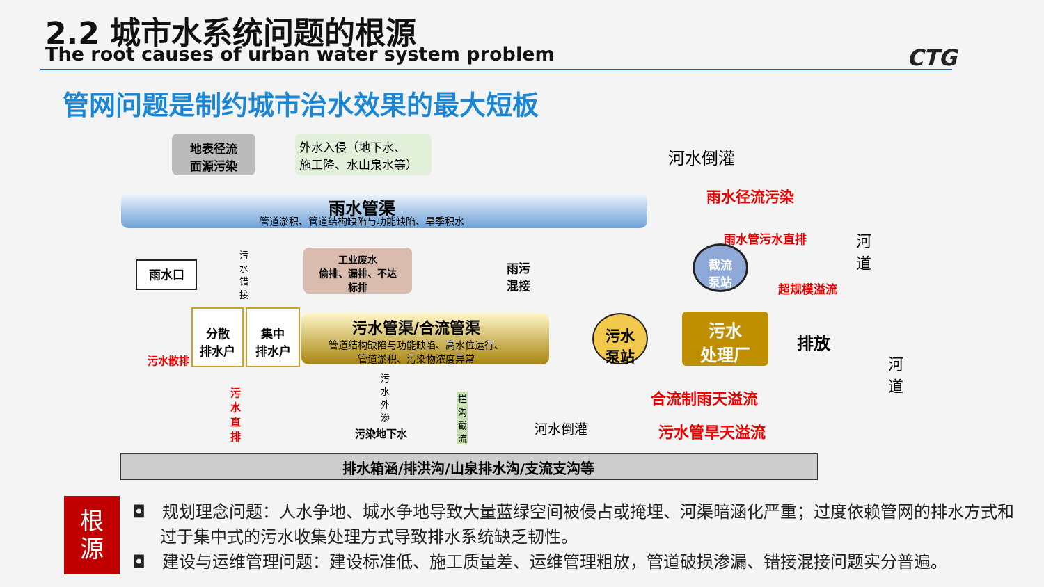2.2 城市水系统问题的根源
The root causes of urban water system problem
CTG
管网问题是制约城市治水效果的最大短板
地表径流
面源污染
外水入侵（地下水、
施工降、水山泉水等）
河水倒灌
雨水管渠
管道淤积、管道结构缺陷与功能缺陷、旱季积水
雨水径流污染
雨水管污水直排
截流
泵站
超规模溢流
雨水口
污水错接
工业废水
偷排、漏排、不达
标排
雨污
混接
分散
排水户
集中
排水户
污水散排
污水管渠/合流管渠
管道结构缺陷与功能缺陷、高水位运行、
管道淤积、污染物浓度异常
污水
泵站
污水
处理厂
排放
河
道
河
道
污水直排
污水外渗
污染地下水
拦沟截流
河水倒灌
合流制雨天溢流
污水管旱天溢流
排水箱涵/排洪沟/山泉排水沟/支流支沟等
根
源
◘　规划理念问题：人水争地、城水争地导致大量蓝绿空间被侵占或掩埋、河渠暗涵化严重；过度依赖管网的排水方式和过于集中式的污水收集处理方式导致排水系统缺乏韧性。
◘　建设与运维管理问题：建设标准低、施工质量差、运维管理粗放，管道破损渗漏、错接混接问题实分普遍。